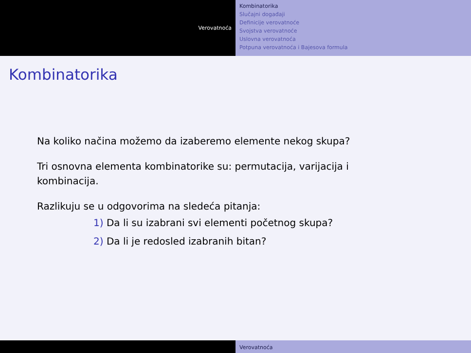Verovatnoća
Kombinatorika
Slučajni događaji
Definicije verovatnoće
Svojstva verovatnoće
Uslovna verovatnoća
Potpuna verovatnoća i Bajesova formula
Kombinatorika
Na koliko načina možemo da izaberemo elemente nekog skupa?
Tri osnovna elementa kombinatorike su: permutacija, varijacija i
kombinacija.
Razlikuju se u odgovorima na sledeća pitanja:
1) Da li su izabrani svi elementi početnog skupa?
2) Da li je redosled izabranih bitan?
Verovatnoća